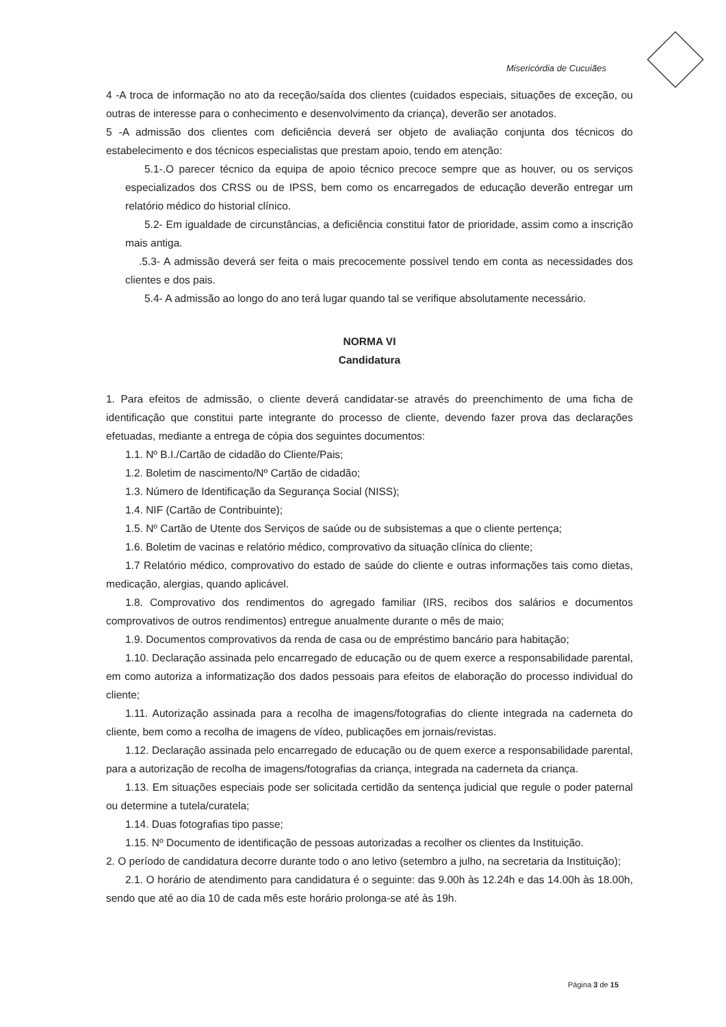Misericórdia de Cucuiães
4 -A troca de informação no ato da receção/saída dos clientes (cuidados especiais, situações de exceção, ou outras de interesse para o conhecimento e desenvolvimento da criança), deverão ser anotados.
5 -A admissão dos clientes com deficiência deverá ser objeto de avaliação conjunta dos técnicos do estabelecimento e dos técnicos especialistas que prestam apoio, tendo em atenção:
5.1-.O parecer técnico da equipa de apoio técnico precoce sempre que as houver, ou os serviços especializados dos CRSS ou de IPSS, bem como os encarregados de educação deverão entregar um relatório médico do historial clínico.
5.2- Em igualdade de circunstâncias, a deficiência constitui fator de prioridade, assim como a inscrição mais antiga.
.5.3- A admissão deverá ser feita o mais precocemente possível tendo em conta as necessidades dos clientes e dos pais.
5.4- A admissão ao longo do ano terá lugar quando tal se verifique absolutamente necessário.
NORMA VI
Candidatura
1. Para efeitos de admissão, o cliente deverá candidatar-se através do preenchimento de uma ficha de identificação que constitui parte integrante do processo de cliente, devendo fazer prova das declarações efetuadas, mediante a entrega de cópia dos seguintes documentos:
1.1. Nº B.I./Cartão de cidadão do Cliente/Pais;
1.2. Boletim de nascimento/Nº Cartão de cidadão;
1.3. Número de Identificação da Segurança Social (NISS);
1.4. NIF (Cartão de Contribuinte);
1.5. Nº Cartão de Utente dos Serviços de saúde ou de subsistemas a que o cliente pertença;
1.6. Boletim de vacinas e relatório médico, comprovativo da situação clínica do cliente;
1.7 Relatório médico, comprovativo do estado de saúde do cliente e outras informações tais como dietas, medicação, alergias, quando aplicável.
1.8. Comprovativo dos rendimentos do agregado familiar (IRS, recibos dos salários e documentos comprovativos de outros rendimentos) entregue anualmente durante o mês de maio;
1.9. Documentos comprovativos da renda de casa ou de empréstimo bancário para habitação;
1.10. Declaração assinada pelo encarregado de educação ou de quem exerce a responsabilidade parental, em como autoriza a informatização dos dados pessoais para efeitos de elaboração do processo individual do cliente;
1.11. Autorização assinada para a recolha de imagens/fotografias do cliente integrada na caderneta do cliente, bem como a recolha de imagens de vídeo, publicações em jornais/revistas.
1.12. Declaração assinada pelo encarregado de educação ou de quem exerce a responsabilidade parental, para a autorização de recolha de imagens/fotografias da criança, integrada na caderneta da criança.
1.13. Em situações especiais pode ser solicitada certidão da sentença judicial que regule o poder paternal ou determine a tutela/curatela;
1.14. Duas fotografias tipo passe;
1.15. Nº Documento de identificação de pessoas autorizadas a recolher os clientes da Instituição.
2. O período de candidatura decorre durante todo o ano letivo (setembro a julho, na secretaria da Instituição);
2.1. O horário de atendimento para candidatura é o seguinte: das 9.00h às 12.24h e das 14.00h às 18.00h, sendo que até ao dia 10 de cada mês este horário prolonga-se até às 19h.
Página 3 de 15